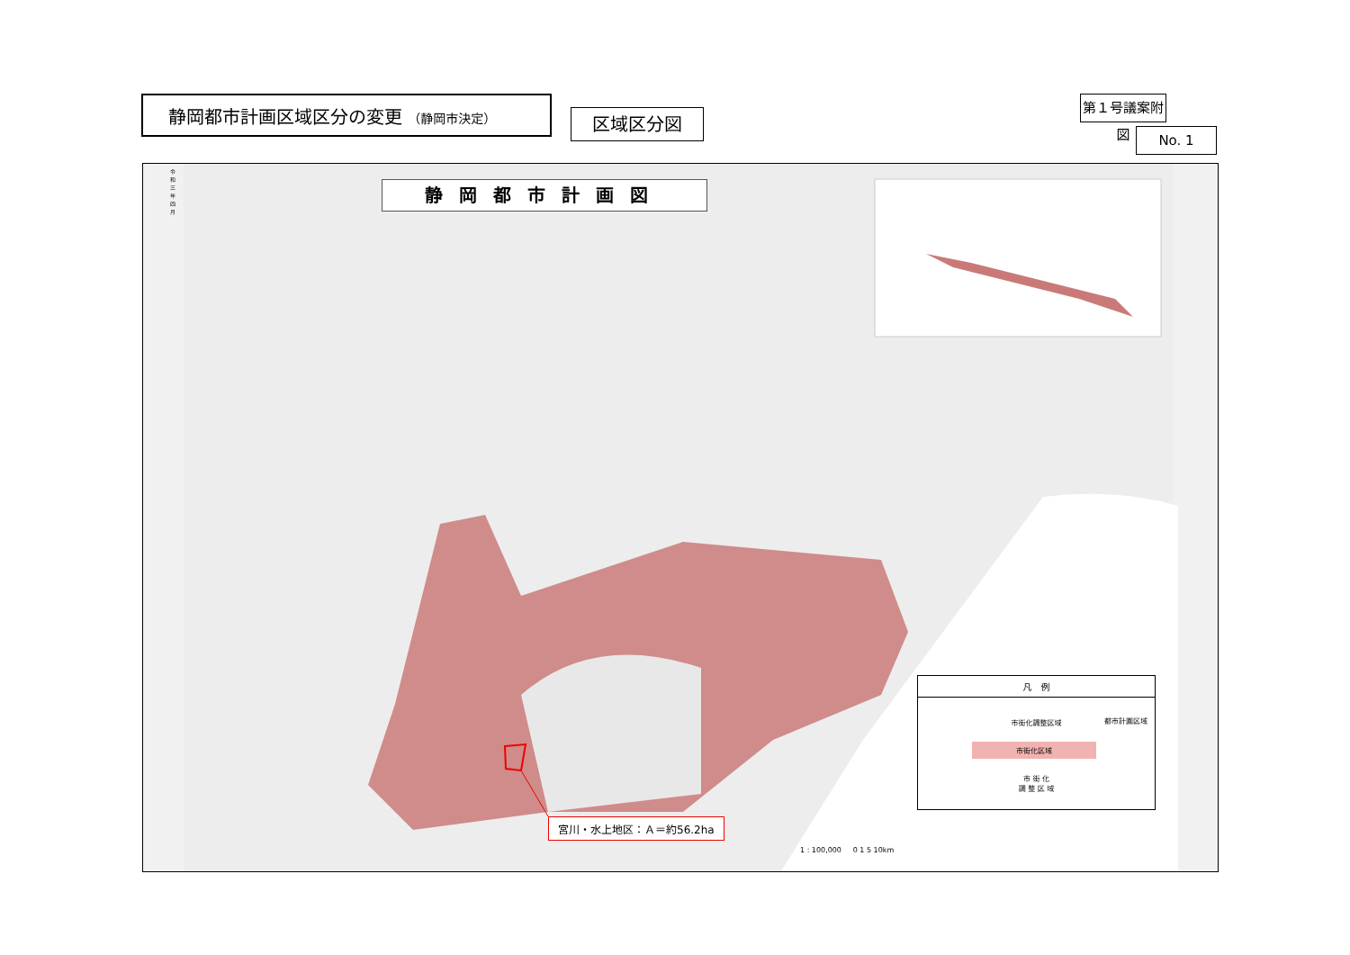静岡都市計画区域区分の変更 （静岡市決定）
区域区分図
第１号議案附図
No. 1
令和三年四月
静岡都市計画図
宮川・水上地区：Ａ＝約56.2ha
凡　例
都市計画区域
市街化調整区域
市街化区域
市 街 化
調 整 区 域
1 : 100,000 0 1 5 10km